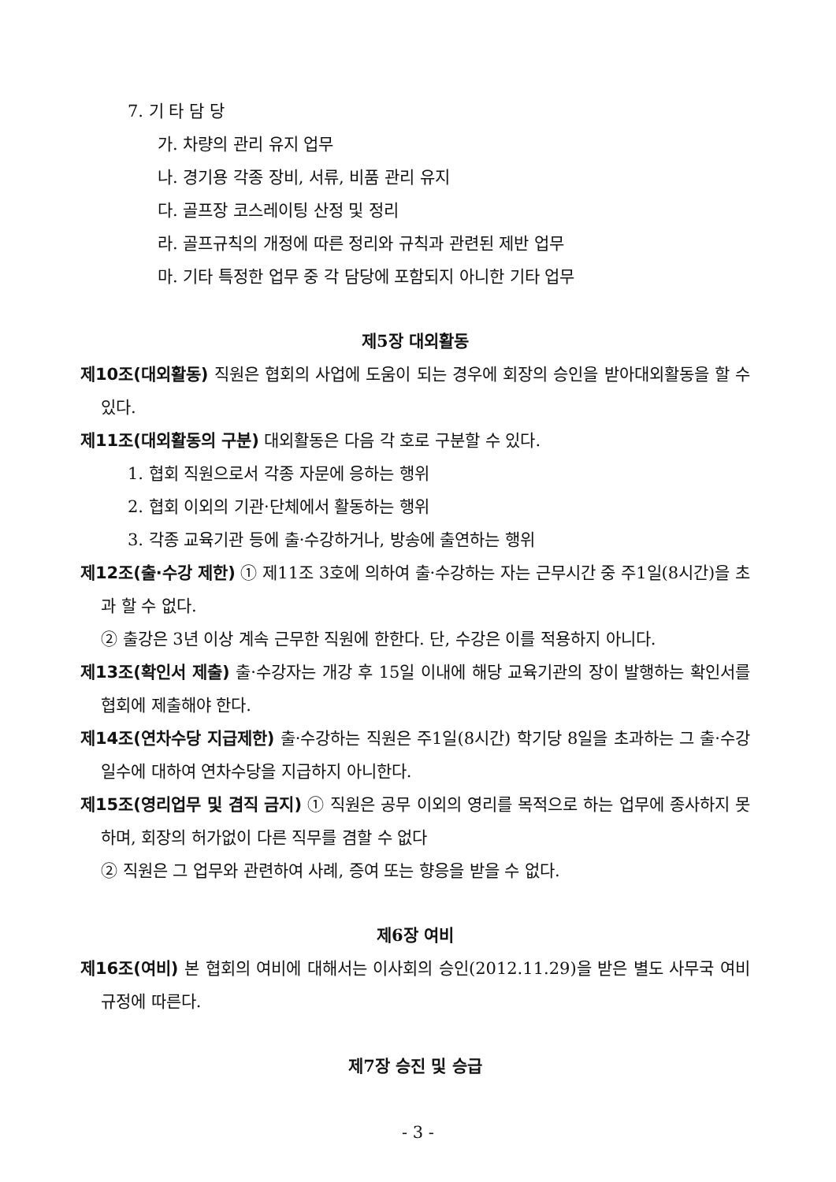7. 기 타 담 당
가. 차량의 관리 유지 업무
나. 경기용 각종 장비, 서류, 비품 관리 유지
다. 골프장 코스레이팅 산정 및 정리
라. 골프규칙의 개정에 따른 정리와 규칙과 관련된 제반 업무
마. 기타 특정한 업무 중 각 담당에 포함되지 아니한 기타 업무
제5장 대외활동
제10조(대외활동) 직원은 협회의 사업에 도움이 되는 경우에 회장의 승인을 받아대외활동을 할 수 있다.
제11조(대외활동의 구분) 대외활동은 다음 각 호로 구분할 수 있다.
1. 협회 직원으로서 각종 자문에 응하는 행위
2. 협회 이외의 기관·단체에서 활동하는 행위
3. 각종 교육기관 등에 출·수강하거나, 방송에 출연하는 행위
제12조(출·수강 제한) ① 제11조 3호에 의하여 출·수강하는 자는 근무시간 중 주1일(8시간)을 초과 할 수 없다.
② 출강은 3년 이상 계속 근무한 직원에 한한다. 단, 수강은 이를 적용하지 아니다.
제13조(확인서 제출) 출·수강자는 개강 후 15일 이내에 해당 교육기관의 장이 발행하는 확인서를 협회에 제출해야 한다.
제14조(연차수당 지급제한) 출·수강하는 직원은 주1일(8시간) 학기당 8일을 초과하는 그 출·수강일수에 대하여 연차수당을 지급하지 아니한다.
제15조(영리업무 및 겸직 금지) ① 직원은 공무 이외의 영리를 목적으로 하는 업무에 종사하지 못하며, 회장의 허가없이 다른 직무를 겸할 수 없다
② 직원은 그 업무와 관련하여 사례, 증여 또는 향응을 받을 수 없다.
제6장 여비
제16조(여비) 본 협회의 여비에 대해서는 이사회의 승인(2012.11.29)을 받은 별도 사무국 여비규정에 따른다.
제7장 승진 및 승급
- 3 -